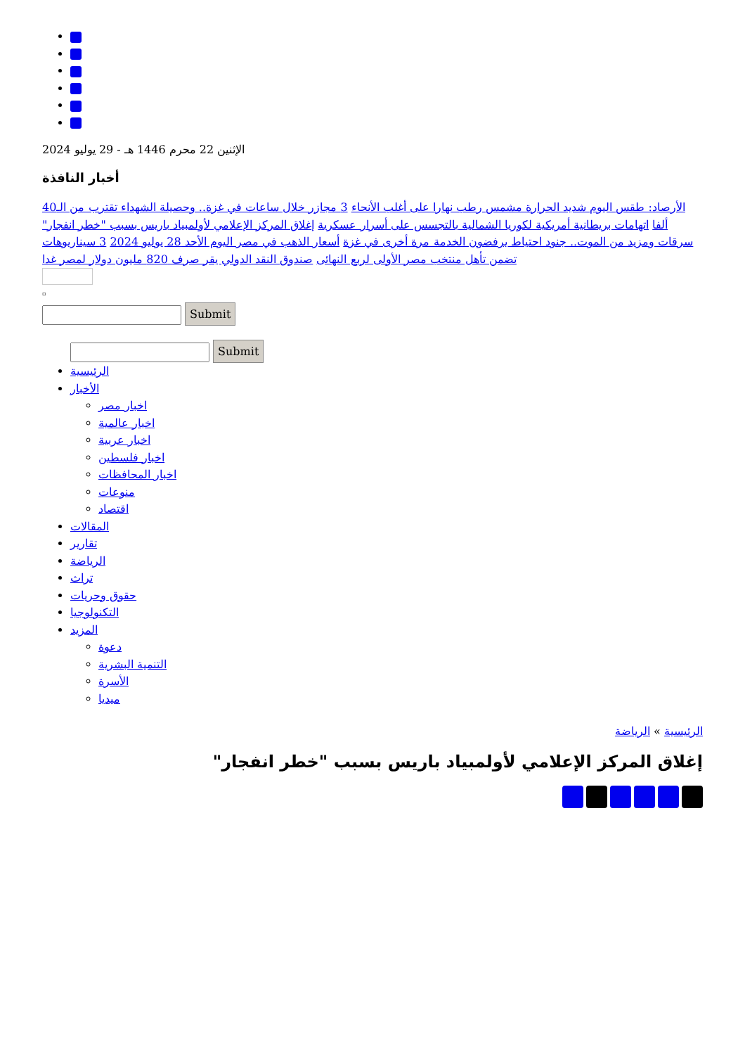الإثنين 22 محرم 1446 هـ - 29 يوليو 2024
أخبار النافذة
الأرصاد: طقس اليوم شديد الحرارة مشمس رطب نهارا على أغلب الأنحاء 3 مجازر خلال ساعات في غزة.. وحصيلة الشهداء تقترب من الـ40 ألفا اتهامات بريطانية أمريكية لكوريا الشمالية بالتجسس على أسرار عسكرية إغلاق المركز الإعلامي لأولمبياد باريس بسبب "خطر انفجار" سرقات ومزيد من الموت.. جنود احتياط يرفضون الخدمة مرة أخرى في غزة أسعار الذهب في مصر اليوم الأحد 28 يوليو 2024 3 سيناريوهات تضمن تأهل منتخب مصر الأولى لربع النهائى صندوق النقد الدولي يقر صرف 820 مليون دولار لمصر غدا
▫
Submit
Submit
الرئيسية
الأخبار
اخبار مصر
اخبار عالمية
اخبار عربية
اخبار فلسطين
اخبار المحافظات
منوعات
اقتصاد
المقالات
تقارير
الرياضة
تراث
حقوق وحريات
التكنولوجيا
المزيد
دعوة
التنمية البشرية
الأسرة
ميديا
الرئيسية » الرياضة
إغلاق المركز الإعلامي لأولمبياد باريس بسبب "خطر انفجار"